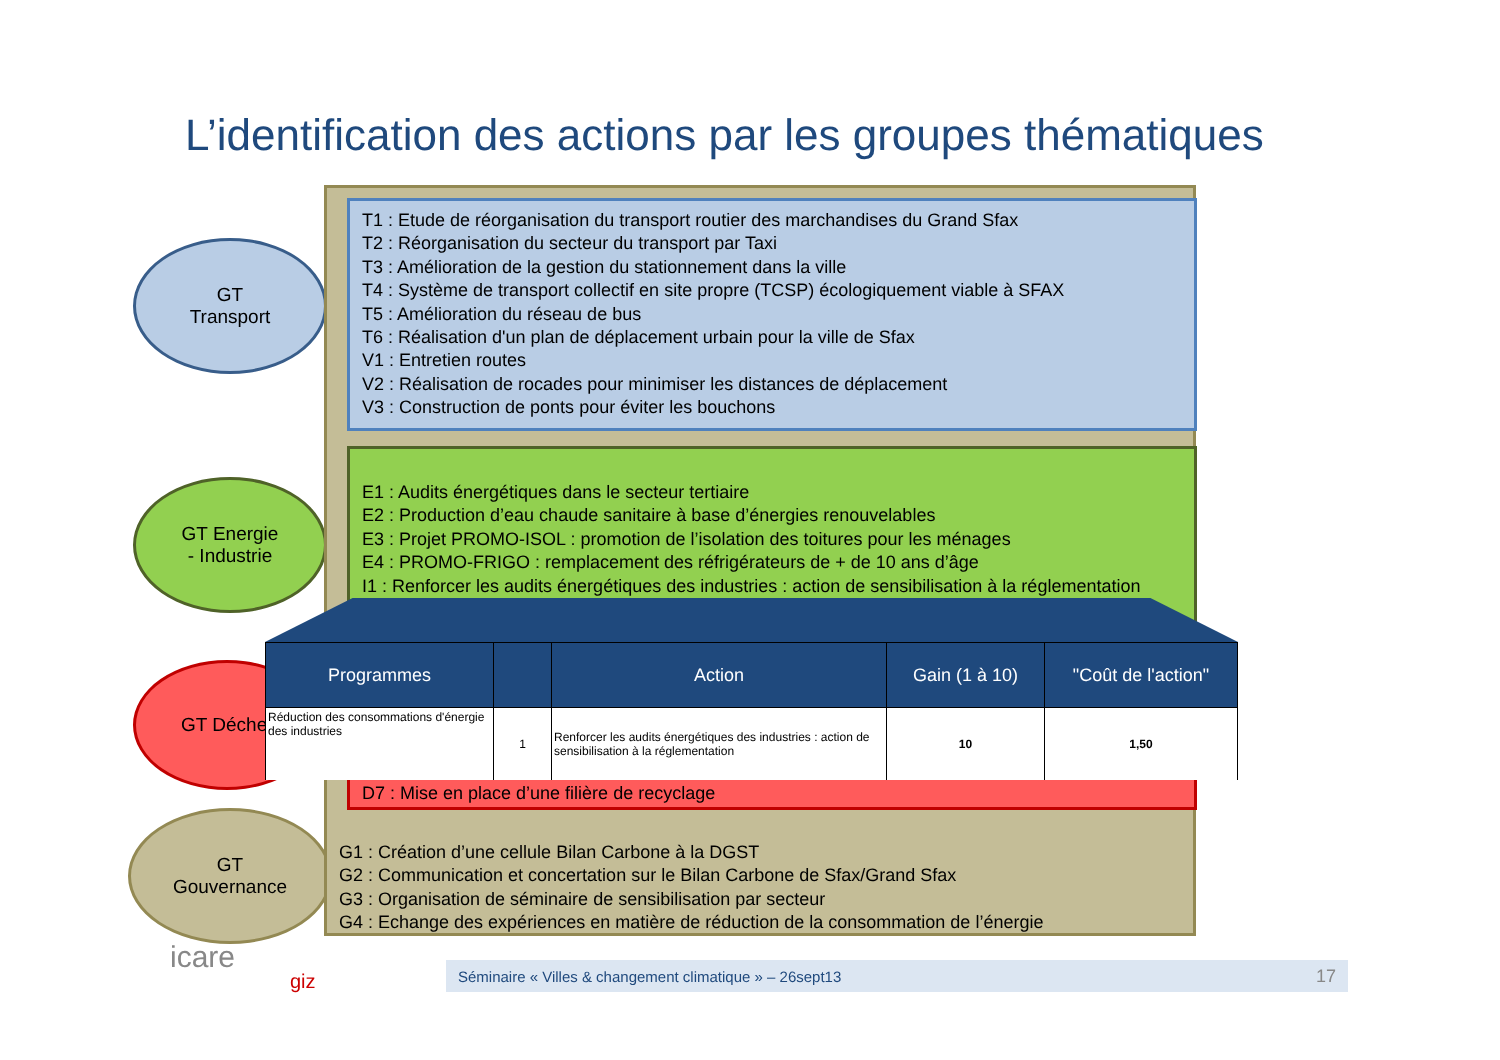L’identification des actions par les groupes thématiques
GT
Transport
GT Energie
- Industrie
GT Déche
GT
Gouvernance
T1 : Etude de réorganisation du transport routier des marchandises du Grand Sfax
T2 : Réorganisation du secteur du transport par Taxi
T3 : Amélioration de la gestion du stationnement dans la ville
T4 : Système de transport collectif en site propre (TCSP) écologiquement viable à SFAX
T5 : Amélioration du réseau de bus
T6 : Réalisation d'un plan de déplacement urbain pour la ville de Sfax
V1 : Entretien routes
V2 : Réalisation de rocades pour minimiser les distances de déplacement
V3 : Construction de ponts pour éviter les bouchons
E1 : Audits énergétiques dans le secteur tertiaire
E2 : Production d’eau chaude sanitaire à base d’énergies renouvelables
E3 : Projet PROMO-ISOL : promotion de l’isolation des toitures pour les ménages
E4 : PROMO-FRIGO : remplacement des réfrigérateurs de + de 10 ans d’âge
I1 : Renforcer les audits énergétiques des industries : action de sensibilisation à la réglementation
D7 : Mise en place d’une filière de recyclage
G1 : Création d’une cellule Bilan Carbone à la DGST
G2 : Communication et concertation sur le Bilan Carbone de Sfax/Grand Sfax
G3 : Organisation de séminaire de sensibilisation par secteur
G4 : Echange des expériences en matière de réduction de la consommation de l’énergie
| Programmes | | Action | Gain (1 à 10) | "Coût de l'action" |
| --- | --- | --- | --- | --- |
| Réduction des consommations d'énergie des industries | 1 | Renforcer les audits énergétiques des industries : action de sensibilisation à la réglementation | 10 | 1,50 |
icare
giz
Séminaire « Villes & changement climatique » – 26sept13 17